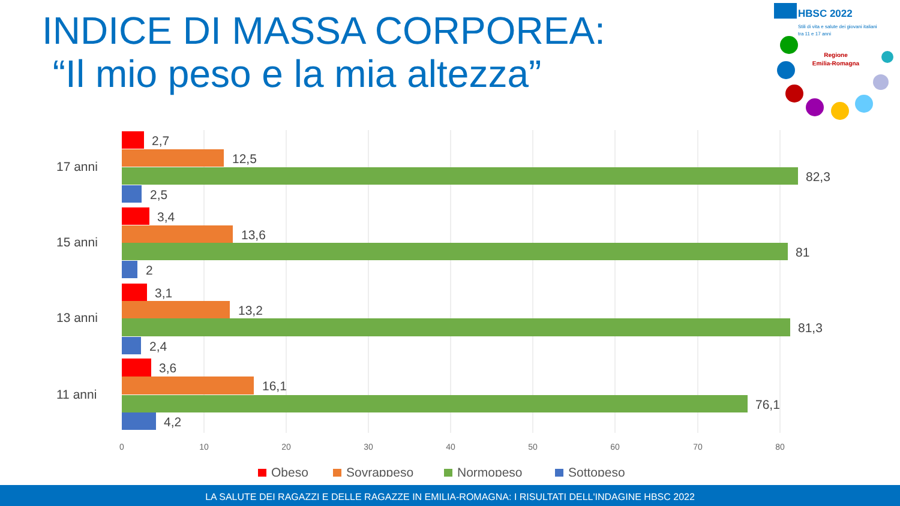INDICE DI MASSA CORPOREA:
“Il mio peso e la mia altezza”
HBSC 2022
Stili di vita e salute dei giovani italiani
tra 11 e 17 anni
Regione
Emilia-Romagna
2,7
12,5
82,3
2,5
3,4
13,6
81
2
3,1
13,2
81,3
2,4
3,6
16,1
76,1
4,2
17 anni
15 anni
13 anni
11 anni
0
10
20
30
40
50
60
70
80
Obeso
Sovrappeso
Normopeso
Sottopeso
LA SALUTE DEI RAGAZZI E DELLE RAGAZZE IN EMILIA-ROMAGNA: I RISULTATI DELL'INDAGINE HBSC 2022